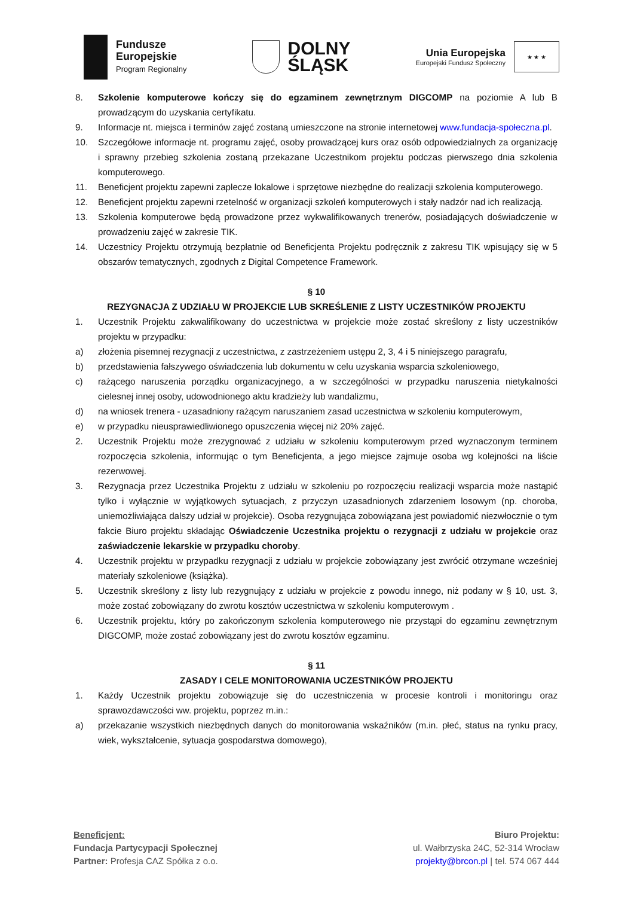Fundusze
Europejskie
Program Regionalny
DOLNY
ŚLĄSK
Unia Europejska
Europejski Fundusz Społeczny
★ ★ ★
8. Szkolenie komputerowe kończy się do egzaminem zewnętrznym DIGCOMP na poziomie A lub B prowadzącym do uzyskania certyfikatu.
9. Informacje nt. miejsca i terminów zajęć zostaną umieszczone na stronie internetowej www.fundacja-społeczna.pl.
10. Szczegółowe informacje nt. programu zajęć, osoby prowadzącej kurs oraz osób odpowiedzialnych za organizację i sprawny przebieg szkolenia zostaną przekazane Uczestnikom projektu podczas pierwszego dnia szkolenia komputerowego.
11. Beneficjent projektu zapewni zaplecze lokalowe i sprzętowe niezbędne do realizacji szkolenia komputerowego.
12. Beneficjent projektu zapewni rzetelność w organizacji szkoleń komputerowych i stały nadzór nad ich realizacją.
13. Szkolenia komputerowe będą prowadzone przez wykwalifikowanych trenerów, posiadających doświadczenie w prowadzeniu zajęć w zakresie TIK.
14. Uczestnicy Projektu otrzymują bezpłatnie od Beneficjenta Projektu podręcznik z zakresu TIK wpisujący się w 5 obszarów tematycznych, zgodnych z Digital Competence Framework.
§ 10
REZYGNACJA Z UDZIAŁU W PROJEKCIE LUB SKREŚLENIE Z LISTY UCZESTNIKÓW PROJEKTU
1. Uczestnik Projektu zakwalifikowany do uczestnictwa w projekcie może zostać skreślony z listy uczestników projektu w przypadku:
a) złożenia pisemnej rezygnacji z uczestnictwa, z zastrzeżeniem ustępu 2, 3, 4 i 5 niniejszego paragrafu,
b) przedstawienia fałszywego oświadczenia lub dokumentu w celu uzyskania wsparcia szkoleniowego,
c) rażącego naruszenia porządku organizacyjnego, a w szczególności w przypadku naruszenia nietykalności cielesnej innej osoby, udowodnionego aktu kradzieży lub wandalizmu,
d) na wniosek trenera - uzasadniony rażącym naruszaniem zasad uczestnictwa w szkoleniu komputerowym,
e) w przypadku nieusprawiedliwionego opuszczenia więcej niż 20% zajęć.
2. Uczestnik Projektu może zrezygnować z udziału w szkoleniu komputerowym przed wyznaczonym terminem rozpoczęcia szkolenia, informując o tym Beneficjenta, a jego miejsce zajmuje osoba wg kolejności na liście rezerwowej.
3. Rezygnacja przez Uczestnika Projektu z udziału w szkoleniu po rozpoczęciu realizacji wsparcia może nastąpić tylko i wyłącznie w wyjątkowych sytuacjach, z przyczyn uzasadnionych zdarzeniem losowym (np. choroba, uniemożliwiająca dalszy udział w projekcie). Osoba rezygnująca zobowiązana jest powiadomić niezwłocznie o tym fakcie Biuro projektu składając Oświadczenie Uczestnika projektu o rezygnacji z udziału w projekcie oraz zaświadczenie lekarskie w przypadku choroby.
4. Uczestnik projektu w przypadku rezygnacji z udziału w projekcie zobowiązany jest zwrócić otrzymane wcześniej materiały szkoleniowe (książka).
5. Uczestnik skreślony z listy lub rezygnujący z udziału w projekcie z powodu innego, niż podany w § 10, ust. 3, może zostać zobowiązany do zwrotu kosztów uczestnictwa w szkoleniu komputerowym .
6. Uczestnik projektu, który po zakończonym szkolenia komputerowego nie przystąpi do egzaminu zewnętrznym DIGCOMP, może zostać zobowiązany jest do zwrotu kosztów egzaminu.
§ 11
ZASADY I CELE MONITOROWANIA UCZESTNIKÓW PROJEKTU
1. Każdy Uczestnik projektu zobowiązuje się do uczestniczenia w procesie kontroli i monitoringu oraz sprawozdawczości ww. projektu, poprzez m.in.:
a) przekazanie wszystkich niezbędnych danych do monitorowania wskaźników (m.in. płeć, status na rynku pracy, wiek, wykształcenie, sytuacja gospodarstwa domowego),
Beneficjent:
Fundacja Partycypacji Społecznej
Partner: Profesja CAZ Spółka z o.o.
Biuro Projektu:
ul. Wałbrzyska 24C, 52-314 Wrocław
projekty@brcon.pl | tel. 574 067 444